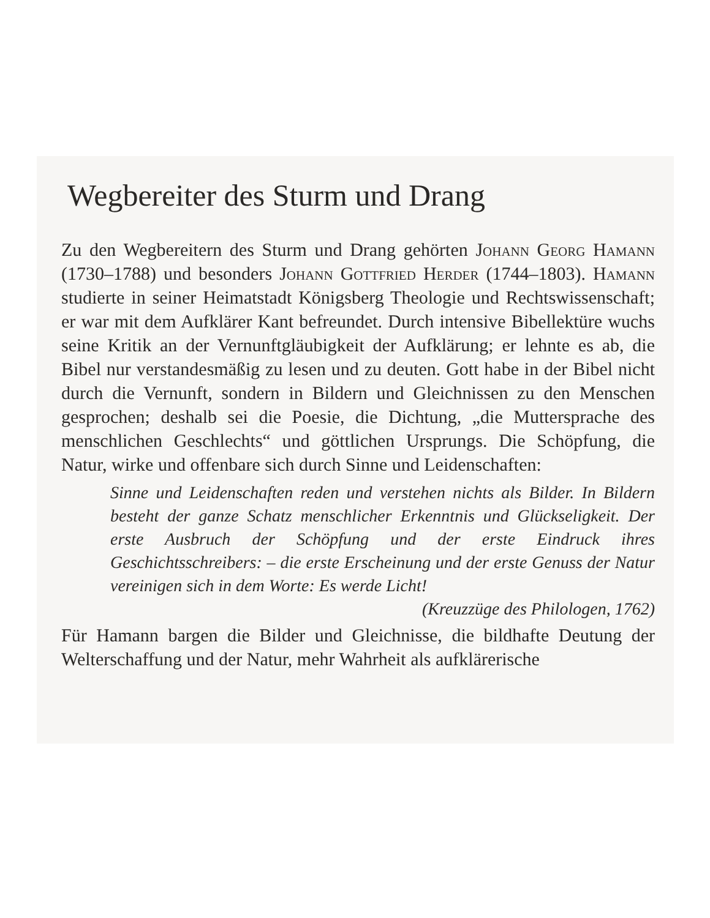Wegbereiter des Sturm und Drang
Zu den Wegbereitern des Sturm und Drang gehörten Johann Georg Hamann (1730–1788) und besonders Johann Gottfried Herder (1744–1803). Hamann studierte in seiner Heimatstadt Königsberg Theologie und Rechtswissenschaft; er war mit dem Aufklärer Kant befreundet. Durch intensive Bibellektüre wuchs seine Kritik an der Vernunftgläubigkeit der Aufklärung; er lehnte es ab, die Bibel nur verstandesmäßig zu lesen und zu deuten. Gott habe in der Bibel nicht durch die Vernunft, sondern in Bildern und Gleichnissen zu den Menschen gesprochen; deshalb sei die Poesie, die Dichtung, „die Muttersprache des menschlichen Geschlechts“ und göttlichen Ursprungs. Die Schöpfung, die Natur, wirke und offenbare sich durch Sinne und Leidenschaften:
Sinne und Leidenschaften reden und verstehen nichts als Bilder. In Bildern besteht der ganze Schatz menschlicher Erkenntnis und Glückseligkeit. Der erste Ausbruch der Schöpfung und der erste Eindruck ihres Geschichtsschreibers: – die erste Erscheinung und der erste Genuss der Natur vereinigen sich in dem Worte: Es werde Licht!
(Kreuzzüge des Philologen, 1762)
Für Hamann bargen die Bilder und Gleichnisse, die bildhafte Deutung der Welterschaffung und der Natur, mehr Wahrheit als aufklärerische